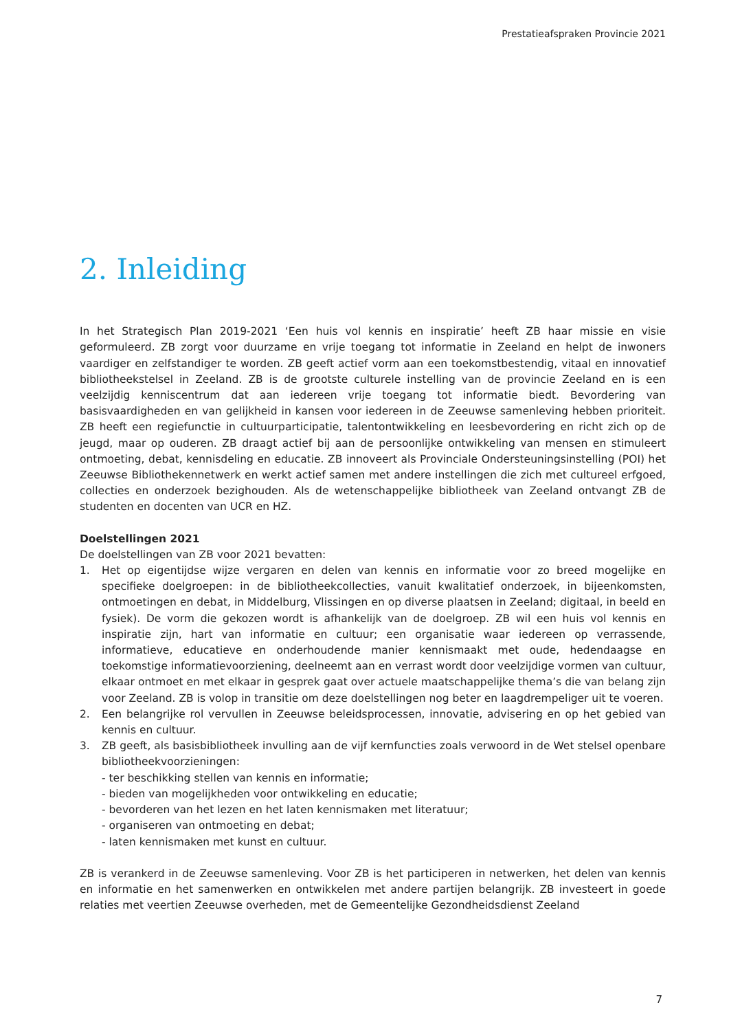Prestatieafspraken Provincie 2021
2. Inleiding
In het Strategisch Plan 2019-2021 ‘Een huis vol kennis en inspiratie’ heeft ZB haar missie en visie geformuleerd. ZB zorgt voor duurzame en vrije toegang tot informatie in Zeeland en helpt de inwoners vaardiger en zelfstandiger te worden. ZB geeft actief vorm aan een toekomstbestendig, vitaal en innovatief bibliotheekstelsel in Zeeland. ZB is de grootste culturele instelling van de provincie Zeeland en is een veelzijdig kenniscentrum dat aan iedereen vrije toegang tot informatie biedt. Bevordering van basisvaardigheden en van gelijkheid in kansen voor iedereen in de Zeeuwse samenleving hebben prioriteit. ZB heeft een regiefunctie in cultuurparticipatie, talentontwikkeling en leesbevordering en richt zich op de jeugd, maar op ouderen. ZB draagt actief bij aan de persoonlijke ontwikkeling van mensen en stimuleert ontmoeting, debat, kennisdeling en educatie. ZB innoveert als Provinciale Ondersteuningsinstelling (POI) het Zeeuwse Bibliothekennetwerk en werkt actief samen met andere instellingen die zich met cultureel erfgoed, collecties en onderzoek bezighouden. Als de wetenschappelijke bibliotheek van Zeeland ontvangt ZB de studenten en docenten van UCR en HZ.
Doelstellingen 2021
De doelstellingen van ZB voor 2021 bevatten:
1. Het op eigentijdse wijze vergaren en delen van kennis en informatie voor zo breed mogelijke en specifieke doelgroepen: in de bibliotheekcollecties, vanuit kwalitatief onderzoek, in bijeenkomsten, ontmoetingen en debat, in Middelburg, Vlissingen en op diverse plaatsen in Zeeland; digitaal, in beeld en fysiek). De vorm die gekozen wordt is afhankelijk van de doelgroep. ZB wil een huis vol kennis en inspiratie zijn, hart van informatie en cultuur; een organisatie waar iedereen op verrassende, informatieve, educatieve en onderhoudende manier kennismaakt met oude, hedendaagse en toekomstige informatievoorziening, deelneemt aan en verrast wordt door veelzijdige vormen van cultuur, elkaar ontmoet en met elkaar in gesprek gaat over actuele maatschappelijke thema’s die van belang zijn voor Zeeland. ZB is volop in transitie om deze doelstellingen nog beter en laagdrempeliger uit te voeren.
2. Een belangrijke rol vervullen in Zeeuwse beleidsprocessen, innovatie, advisering en op het gebied van kennis en cultuur.
3. ZB geeft, als basisbibliotheek invulling aan de vijf kernfuncties zoals verwoord in de Wet stelsel openbare bibliotheekvoorzieningen:
- ter beschikking stellen van kennis en informatie;
- bieden van mogelijkheden voor ontwikkeling en educatie;
- bevorderen van het lezen en het laten kennismaken met literatuur;
- organiseren van ontmoeting en debat;
- laten kennismaken met kunst en cultuur.
ZB is verankerd in de Zeeuwse samenleving. Voor ZB is het participeren in netwerken, het delen van kennis en informatie en het samenwerken en ontwikkelen met andere partijen belangrijk. ZB investeert in goede relaties met veertien Zeeuwse overheden, met de Gemeentelijke Gezondheidsdienst Zeeland
7